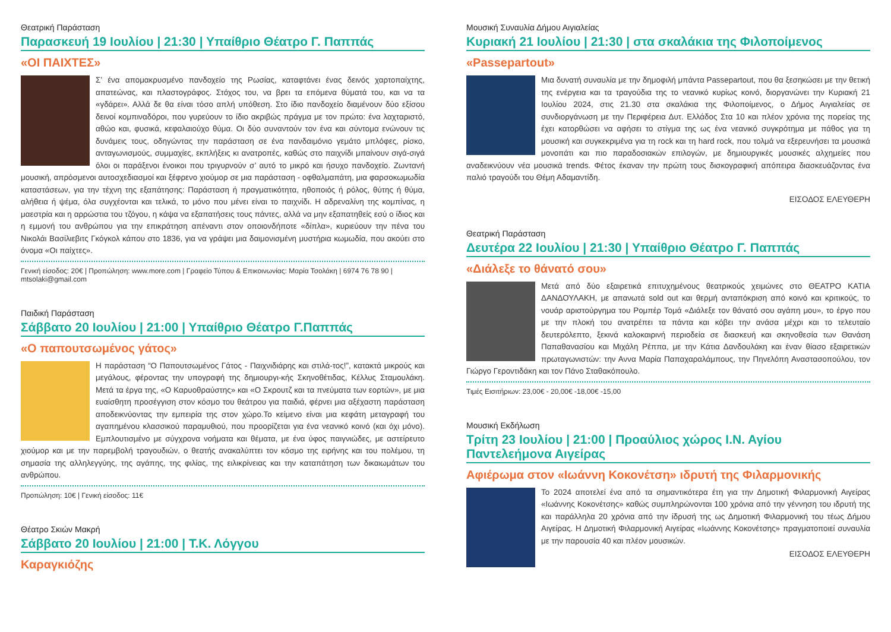Θεατρική Παράσταση
Παρασκευή 19 Ιουλίου | 21:30 | Υπαίθριο Θέατρο Γ. Παππάς
«ΟΙ ΠΑΙΧΤΕΣ»
Σ’ ένα απομακρυσμένο πανδοχείο της Ρωσίας, καταφτάνει ένας δεινός χαρτοπαίχτης, απατεώνας, και πλαστογράφος. Στόχος του, να βρει τα επόμενα θύματά του, και να τα «γδάρει». Αλλά δε θα είναι τόσο απλή υπόθεση. Στο ίδιο πανδοχείο διαμένουν δύο εξίσου δεινοί κομπιναδόροι, που γυρεύουν το ίδιο ακριβώς πράγμα με τον πρώτο: ένα λαχταριστό, αθώο και, φυσικά, κεφαλαιούχο θύμα. Οι δύο συναντούν τον ένα και σύντομα ενώνουν τις δυνάμεις τους, οδηγώντας την παράσταση σε ένα πανδαιμόνιο γεμάτο μπλόφες, ρίσκο, ανταγωνισμούς, συμμαχίες, εκπλήξεις κι ανατροπές, καθώς στο παιχνίδι μπαίνουν σιγά-σιγά όλοι οι παράξενοι ένοικοι που τριγυρνούν σ’ αυτό το μικρό και ήσυχο πανδοχείο. Ζωντανή μουσική, απρόσμενοι αυτοσχεδιασμοί και ξέφρενο χιούμορ σε μια παράσταση - οφθαλμαπάτη, μια φαρσοκωμωδία καταστάσεων, για την τέχνη της εξαπάτησης: Παράσταση ή πραγματικότητα, ηθοποιός ή ρόλος, θύτης ή θύμα, αλήθεια ή ψέμα, όλα συγχέονται και τελικά, το μόνο που μένει είναι το παιχνίδι. Η αδρεναλίνη της κομπίνας, η μαεστρία και η αρρώστια του τζόγου, η κάψα να εξαπατήσεις τους πάντες, αλλά να μην εξαπατηθείς εσύ ο ίδιος και η εμμονή του ανθρώπου για την επικράτηση απέναντι στον οποιονδήποτε «δίπλα», κυριεύουν την πένα του Νικολάι Βασίλιεβιτς Γκόγκολ κάπου στο 1836, για να γράψει μια δαιμονισμένη μυστήρια κωμωδία, που ακούει στο όνομα «Οι παίχτες».
Γενική είσοδος: 20€ | Προπώληση: www.more.com | Γραφείο Τύπου & Επικοινωνίας: Μαρία Τσολάκη | 6974 76 78 90 | mtsolaki@gmail.com
Παιδική Παράσταση
Σάββατο 20 Ιουλίου | 21:00 | Υπαίθριο Θέατρο Γ.Παππάς
«Ο παπουτσωμένος γάτος»
Η παράσταση “Ο Παπουτσωμένος Γάτος - Παιχνιδιάρης και στιλά-τος!”, κατακτά μικρούς και μεγάλους, φέροντας την υπογραφή της δημιουργι-κής Σκηνοθέτιδας, Κέλλυς Σταμουλάκη. Μετά τα έργα της, «Ο Καρυοθραύστης» και «Ο Σκρουτζ και τα πνεύματα των εορτών», με μια ευαίσθητη προσέγγιση στον κόσμο του θεάτρου για παιδιά, φέρνει μια αξέχαστη παράσταση αποδεικνύοντας την εμπειρία της στον χώρο.Το κείμενο είναι μια κεφάτη μεταγραφή του αγαπημένου κλασσικού παραμυθιού, που προορίζεται για ένα νεανικό κοινό (και όχι μόνο). Εμπλουτισμένο με σύγχρονα νοήματα και θέματα, με ένα ύφος παιγνιώδες, με αστείρευτο χιούμορ και με την παρεμβολή τραγουδιών, ο θεατής ανακαλύπτει τον κόσμο της ειρήνης και του πολέμου, τη σημασία της αλληλεγγύης, της αγάπης, της φιλίας, της ειλικρίνειας και την καταπάτηση των δικαιωμάτων του ανθρώπου.
Προπώληση: 10€ | Γενική είσοδος: 11€
Θέατρο Σκιών Μακρή
Σάββατο 20 Ιουλίου | 21:00 | Τ.Κ. Λόγγου
Καραγκιόζης
Μουσική Συναυλία Δήμου Αιγιαλείας
Κυριακή 21 Ιουλίου | 21:30 | στα σκαλάκια της Φιλοποίμενος
«Passepartout»
Μια δυνατή συναυλία με την δημοφιλή μπάντα Passepartout, που θα ξεσηκώσει με την θετική της ενέργεια και τα τραγούδια της το νεανικό κυρίως κοινό, διοργανώνει την Κυριακή 21 Ιουλίου 2024, στις 21.30 στα σκαλάκια της Φιλοποίμενος, ο Δήμος Αιγιαλείας σε συνδιοργάνωση με την Περιφέρεια Δυτ. Ελλάδος Στα 10 και πλέον χρόνια της πορείας της έχει κατορθώσει να αφήσει το στίγμα της ως ένα νεανικό συγκρότημα με πάθος για τη μουσική και συγκεκριμένα για τη rock και τη hard rock, που τολμά να εξερευνήσει τα μουσικά μονοπάτι και πιο παραδοσιακών επιλογών, με δημιουργικές μουσικές αλχημείες που αναδεικνύουν νέα μουσικά trends. Φέτος έκαναν την πρώτη τους δισκογραφική απόπειρα διασκευάζοντας ένα παλιό τραγούδι του Θέμη Αδαμαντίδη.
ΕΙΣΟΔΟΣ ΕΛΕΥΘΕΡΗ
Θεατρική Παράσταση
Δευτέρα 22 Ιουλίου | 21:30 | Υπαίθριο Θέατρο Γ. Παππάς
«Διάλεξε το θάνατό σου»
Μετά από δύο εξαιρετικά επιτυχημένους θεατρικούς χειμώνες στο ΘΕΑΤΡΟ ΚΑΤΙΑ ΔΑΝΔΟΥΛΑΚΗ, με απανωτά sold out και θερμή ανταπόκριση από κοινό και κριτικούς, το νουάρ αριστούργημα του Ρομπέρ Τομά «Διάλεξε τον θάνατό σου αγάπη μου», το έργο που με την πλοκή του ανατρέπει τα πάντα και κόβει την ανάσα μέχρι και το τελευταίο δευτερόλεπτο, ξεκινά καλοκαιρινή περιοδεία σε διασκευή και σκηνοθεσία των Θανάση Παπαθανασίου και Μιχάλη Ρέππα, με την Κάτια Δανδουλάκη και έναν θίασο εξαιρετικών πρωταγωνιστών: την Αννα Μαρία Παπαχαραλάμπους, την Πηνελόπη Αναστασοπούλου, τον Γιώργο Γεροντιδάκη και τον Πάνο Σταθακόπουλο.
Τιμές Εισιτήριων: 23,00€ - 20,00€ -18,00€ -15,00
Μουσική Εκδήλωση
Τρίτη 23 Ιουλίου | 21:00 | Προαύλιος χώρος Ι.Ν. Αγίου Παντελεήμονα Αιγείρας
Αφιέρωμα στον «Ιωάννη Κοκονέτση» ιδρυτή της Φιλαρμονικής
Το 2024 αποτελεί ένα από τα σημαντικότερα έτη για την Δημοτική Φιλαρμονική Αιγείρας «Ιωάννης Κοκονέτσης» καθώς συμπληρώνονται 100 χρόνια από την γέννηση του ιδρυτή της και παράλληλα 20 χρόνια από την ίδρυσή της ως Δημοτική Φιλαρμονική του τέως Δήμου Αιγείρας. Η Δημοτική Φιλαρμονική Αιγείρας «Ιωάννης Κοκονέτσης» πραγματοποιεί συναυλία με την παρουσία 40 και πλέον μουσικών.
ΕΙΣΟΔΟΣ ΕΛΕΥΘΕΡΗ